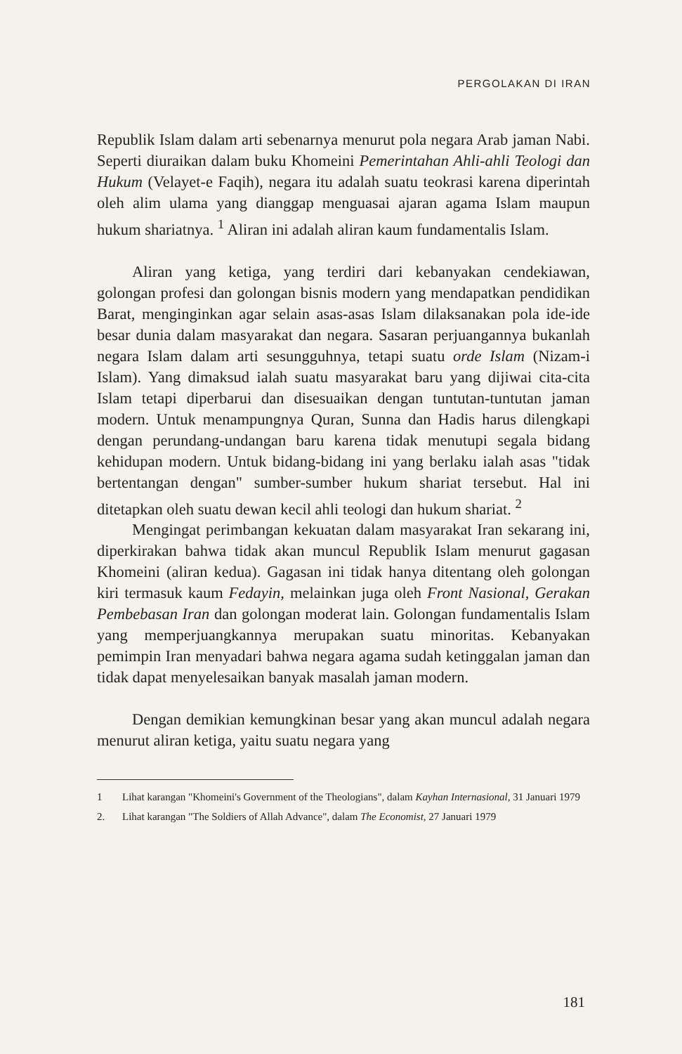PERGOLAKAN DI IRAN
Republik Islam dalam arti sebenarnya menurut pola negara Arab jaman Nabi. Seperti diuraikan dalam buku Khomeini Pemerintahan Ahli-ahli Teologi dan Hukum (Velayet-e Faqih), negara itu adalah suatu teokrasi karena diperintah oleh alim ulama yang dianggap menguasai ajaran agama Islam maupun hukum shariatnya. <sup>1</sup> Aliran ini adalah aliran kaum fundamentalis Islam.
Aliran yang ketiga, yang terdiri dari kebanyakan cendekiawan, golongan profesi dan golongan bisnis modern yang mendapatkan pendidikan Barat, menginginkan agar selain asas-asas Islam dilaksanakan pola ide-ide besar dunia dalam masyarakat dan negara. Sasaran perjuangannya bukanlah negara Islam dalam arti sesungguhnya, tetapi suatu orde Islam (Nizam-i Islam). Yang dimaksud ialah suatu masyarakat baru yang dijiwai cita-cita Islam tetapi diperbarui dan disesuaikan dengan tuntutan-tuntutan jaman modern. Untuk menampungnya Quran, Sunna dan Hadis harus dilengkapi dengan perundang-undangan baru karena tidak menutupi segala bidang kehidupan modern. Untuk bidang-bidang ini yang berlaku ialah asas "tidak bertentangan dengan" sumber-sumber hukum shariat tersebut. Hal ini ditetapkan oleh suatu dewan kecil ahli teologi dan hukum shariat. <sup>2</sup>
Mengingat perimbangan kekuatan dalam masyarakat Iran sekarang ini, diperkirakan bahwa tidak akan muncul Republik Islam menurut gagasan Khomeini (aliran kedua). Gagasan ini tidak hanya ditentang oleh golongan kiri termasuk kaum Fedayin, melainkan juga oleh Front Nasional, Gerakan Pembebasan Iran dan golongan moderat lain. Golongan fundamentalis Islam yang memperjuangkannya merupakan suatu minoritas. Kebanyakan pemimpin Iran menyadari bahwa negara agama sudah ketinggalan jaman dan tidak dapat menyelesaikan banyak masalah jaman modern.
Dengan demikian kemungkinan besar yang akan muncul adalah negara menurut aliran ketiga, yaitu suatu negara yang
1 Lihat karangan "Khomeini's Government of the Theologians", dalam Kayhan Internasional, 31 Januari 1979
2. Lihat karangan "The Soldiers of Allah Advance", dalam The Economist, 27 Januari 1979
181